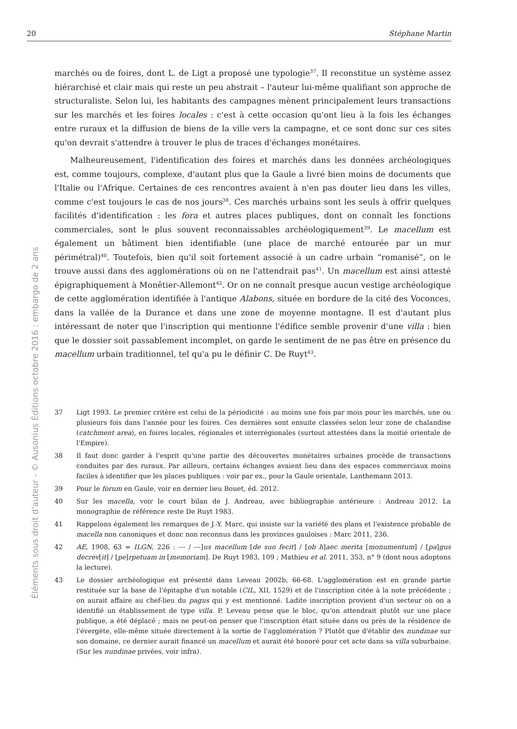20 Stéphane Martin
Éléments sous droit d'auteur - © Ausonius Éditions octobre 2016 : embargo de 2 ans
marchés ou de foires, dont L. de Ligt a proposé une typologie<sup>37</sup>. Il reconstitue un système assez hiérarchisé et clair mais qui reste un peu abstrait – l'auteur lui-même qualifiant son approche de structuraliste. Selon lui, les habitants des campagnes mènent principalement leurs transactions sur les marchés et les foires locales : c'est à cette occasion qu'ont lieu à la fois les échanges entre ruraux et la diffusion de biens de la ville vers la campagne, et ce sont donc sur ces sites qu'on devrait s'attendre à trouver le plus de traces d'échanges monétaires.
Malheureusement, l'identification des foires et marchés dans les données archéologiques est, comme toujours, complexe, d'autant plus que la Gaule a livré bien moins de documents que l'Italie ou l'Afrique. Certaines de ces rencontres avaient à n'en pas douter lieu dans les villes, comme c'est toujours le cas de nos jours<sup>38</sup>. Ces marchés urbains sont les seuls à offrir quelques facilités d'identification : les fora et autres places publiques, dont on connaît les fonctions commerciales, sont le plus souvent reconnaissables archéologiquement<sup>39</sup>. Le macellum est également un bâtiment bien identifiable (une place de marché entourée par un mur périmétral)<sup>40</sup>. Toutefois, bien qu'il soit fortement associé à un cadre urbain “romanisé”, on le trouve aussi dans des agglomérations où on ne l'attendrait pas<sup>41</sup>. Un macellum est ainsi attesté épigraphiquement à Monêtier-Allemont<sup>42</sup>. Or on ne connaît presque aucun vestige archéologique de cette agglomération identifiée à l'antique Alabons, située en bordure de la cité des Voconces, dans la vallée de la Durance et dans une zone de moyenne montagne. Il est d'autant plus intéressant de noter que l'inscription qui mentionne l'édifice semble provenir d'une villa : bien que le dossier soit passablement incomplet, on garde le sentiment de ne pas être en présence du macellum urbain traditionnel, tel qu'a pu le définir C. De Ruyt<sup>43</sup>.
37 Ligt 1993. Le premier critère est celui de la périodicité : au moins une fois par mois pour les marchés, une ou plusieurs fois dans l'année pour les foires. Ces dernières sont ensuite classées selon leur zone de chalandise (catchment area), en foires locales, régionales et interrégionales (surtout attestées dans la moitié orientale de l'Empire).
38 Il faut donc garder à l'esprit qu'une partie des découvertes monétaires urbaines procède de transactions conduites par des ruraux. Par ailleurs, certains échanges avaient lieu dans des espaces commerciaux moins faciles à identifier que les places publiques : voir par ex., pour la Gaule orientale, Lanthemann 2013.
39 Pour le forum en Gaule, voir en dernier lieu Bouet, éd. 2012.
40 Sur les macella, voir le court bilan de J. Andreau, avec bibliographie antérieure : Andreau 2012. La monographie de référence reste De Ruyt 1983.
41 Rappelons également les remarques de J.-Y. Marc, qui insiste sur la variété des plans et l'existence probable de macella non canoniques et donc non reconnus dans les provinces gauloises : Marc 2011, 236.
42 AE, 1908, 63 = ILGN, 226 : --- / ---]us macellum [de suo fecit] / [ob h]aec merita [monumentum] / [pa]gus decrev[it] / [pe]rpetuam in [memoriam]. De Ruyt 1983, 109 ; Mathieu et al. 2011, 353, n° 9 (dont nous adoptons la lecture).
43 Le dossier archéologique est présenté dans Leveau 2002b, 66-68. L'agglomération est en grande partie restituée sur la base de l'épitaphe d'un notable (CIL, XII, 1529) et de l'inscription citée à la note précédente ; on aurait affaire au chef-lieu du pagus qui y est mentionné. Ladite inscription provient d'un secteur où on a identifié un établissement de type villa. P. Leveau pense que le bloc, qu'on attendrait plutôt sur une place publique, a été déplacé ; mais ne peut-on penser que l'inscription était située dans ou près de la résidence de l'évergète, elle-même située directement à la sortie de l'agglomération ? Plutôt que d'établir des nundinae sur son domaine, ce dernier aurait financé un macellum et aurait été honoré pour cet acte dans sa villa suburbaine. (Sur les nundinae privées, voir infra).